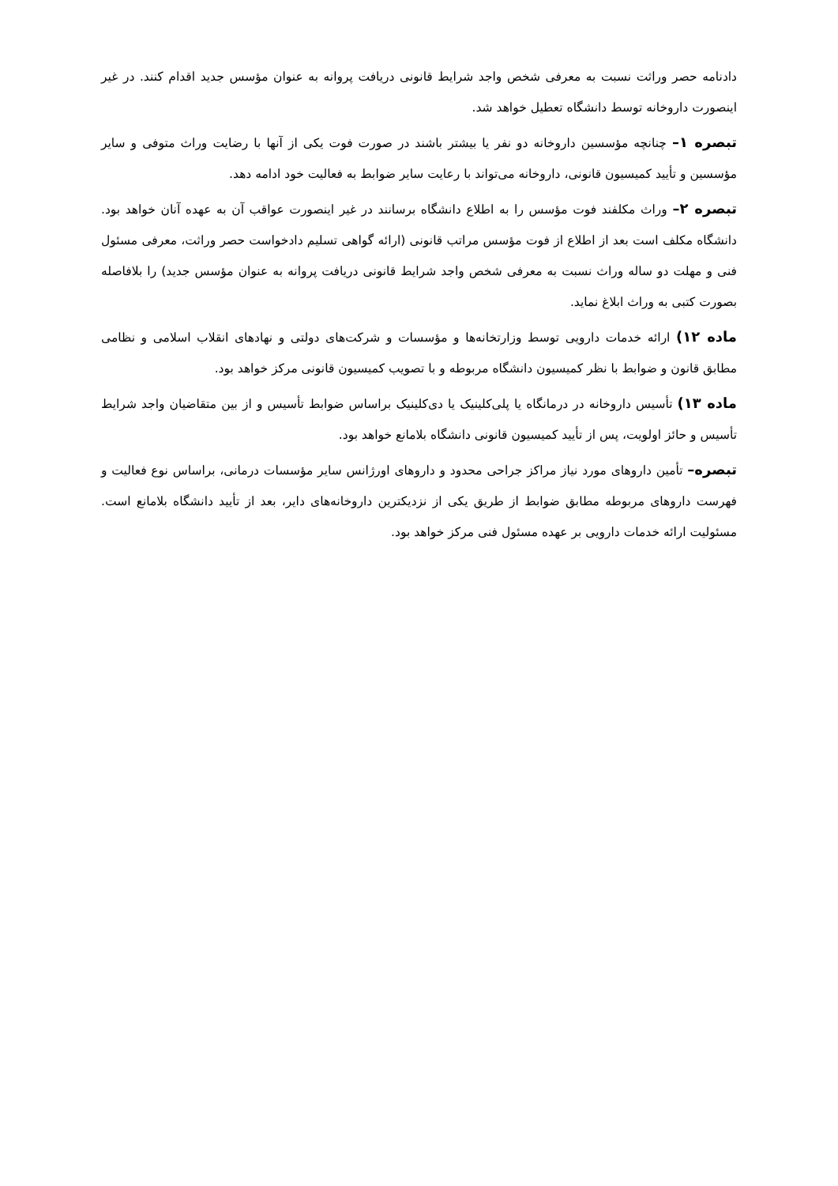دادنامه حصر وراثت نسبت به معرفی شخص واجد شرایط قانونی دریافت پروانه به عنوان مؤسس جدید اقدام کنند. در غیر اینصورت داروخانه توسط دانشگاه تعطیل خواهد شد.
تبصره ۱– چنانچه مؤسسین داروخانه دو نفر یا بیشتر باشند در صورت فوت یکی از آنها با رضایت وراث متوفی و سایر مؤسسین و تأیید کمیسیون قانونی، داروخانه می‌تواند با رعایت سایر ضوابط به فعالیت خود ادامه دهد.
تبصره ۲– وراث مکلفند فوت مؤسس را به اطلاع دانشگاه برسانند در غیر اینصورت عواقب آن به عهده آنان خواهد بود. دانشگاه مکلف است بعد از اطلاع از فوت مؤسس مراتب قانونی (ارائه گواهی تسلیم دادخواست حصر وراثت، معرفی مسئول فنی و مهلت دو ساله وراث نسبت به معرفی شخص واجد شرایط قانونی دریافت پروانه به عنوان مؤسس جدید) را بلافاصله بصورت کتبی به وراث ابلاغ نماید.
ماده ۱۲) ارائه خدمات دارویی توسط وزارتخانه‌ها و مؤسسات و شرکت‌های دولتی و نهادهای انقلاب اسلامی و نظامی مطابق قانون و ضوابط با نظر کمیسیون دانشگاه مربوطه و با تصویب کمیسیون قانونی مرکز خواهد بود.
ماده ۱۳) تأسیس داروخانه در درمانگاه یا پلی‌کلینیک یا دی‌کلینیک براساس ضوابط تأسیس و از بین متقاضیان واجد شرایط تأسیس و حائز اولویت، پس از تأیید کمیسیون قانونی دانشگاه بلامانع خواهد بود.
تبصره– تأمین داروهای مورد نیاز مراکز جراحی محدود و داروهای اورژانس سایر مؤسسات درمانی، براساس نوع فعالیت و فهرست داروهای مربوطه مطابق ضوابط از طریق یکی از نزدیکترین داروخانه‌های دایر، بعد از تأیید دانشگاه بلامانع است. مسئولیت ارائه خدمات دارویی بر عهده مسئول فنی مرکز خواهد بود.